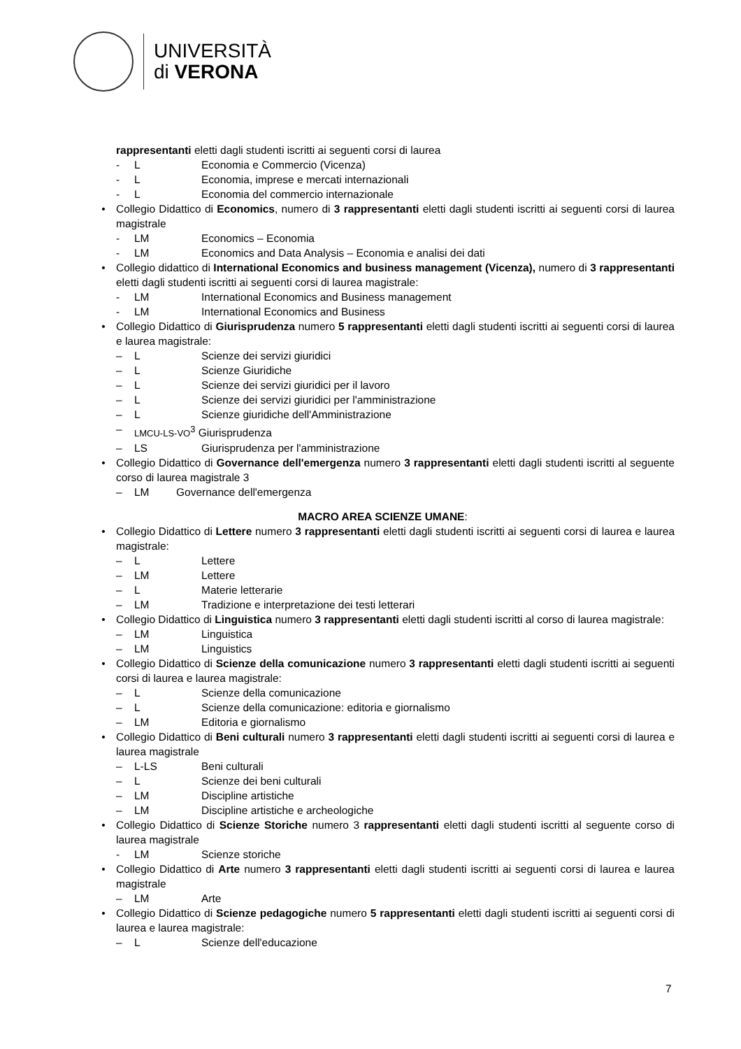UNIVERSITÀ
di VERONA
rappresentanti eletti dagli studenti iscritti ai seguenti corsi di laurea
- L Economia e Commercio (Vicenza)
- L Economia, imprese e mercati internazionali
- L Economia del commercio internazionale
• Collegio Didattico di Economics, numero di 3 rappresentanti eletti dagli studenti iscritti ai seguenti corsi di laurea magistrale
- LM Economics – Economia
- LM Economics and Data Analysis – Economia e analisi dei dati
• Collegio didattico di International Economics and business management (Vicenza), numero di 3 rappresentanti eletti dagli studenti iscritti ai seguenti corsi di laurea magistrale:
- LM International Economics and Business management
- LM International Economics and Business
• Collegio Didattico di Giurisprudenza numero 5 rappresentanti eletti dagli studenti iscritti ai seguenti corsi di laurea e laurea magistrale:
– L Scienze dei servizi giuridici
– L Scienze Giuridiche
– L Scienze dei servizi giuridici per il lavoro
– L Scienze dei servizi giuridici per l'amministrazione
– L Scienze giuridiche dell'Amministrazione
– LMCU-LS-VO<sup>3</sup> Giurisprudenza
– LS Giurisprudenza per l'amministrazione
• Collegio Didattico di Governance dell'emergenza numero 3 rappresentanti eletti dagli studenti iscritti al seguente corso di laurea magistrale 3
– LM Governance dell'emergenza
MACRO AREA SCIENZE UMANE:
• Collegio Didattico di Lettere numero 3 rappresentanti eletti dagli studenti iscritti ai seguenti corsi di laurea e laurea magistrale:
– L Lettere
– LM Lettere
– L Materie letterarie
– LM Tradizione e interpretazione dei testi letterari
• Collegio Didattico di Linguistica numero 3 rappresentanti eletti dagli studenti iscritti al corso di laurea magistrale:
– LM Linguistica
– LM Linguistics
• Collegio Didattico di Scienze della comunicazione numero 3 rappresentanti eletti dagli studenti iscritti ai seguenti corsi di laurea e laurea magistrale:
– L Scienze della comunicazione
– L Scienze della comunicazione: editoria e giornalismo
– LM Editoria e giornalismo
• Collegio Didattico di Beni culturali numero 3 rappresentanti eletti dagli studenti iscritti ai seguenti corsi di laurea e laurea magistrale
– L-LS Beni culturali
– L Scienze dei beni culturali
– LM Discipline artistiche
– LM Discipline artistiche e archeologiche
• Collegio Didattico di Scienze Storiche numero 3 rappresentanti eletti dagli studenti iscritti al seguente corso di laurea magistrale
- LM Scienze storiche
• Collegio Didattico di Arte numero 3 rappresentanti eletti dagli studenti iscritti ai seguenti corsi di laurea e laurea magistrale
– LM Arte
• Collegio Didattico di Scienze pedagogiche numero 5 rappresentanti eletti dagli studenti iscritti ai seguenti corsi di laurea e laurea magistrale:
– L Scienze dell'educazione
7